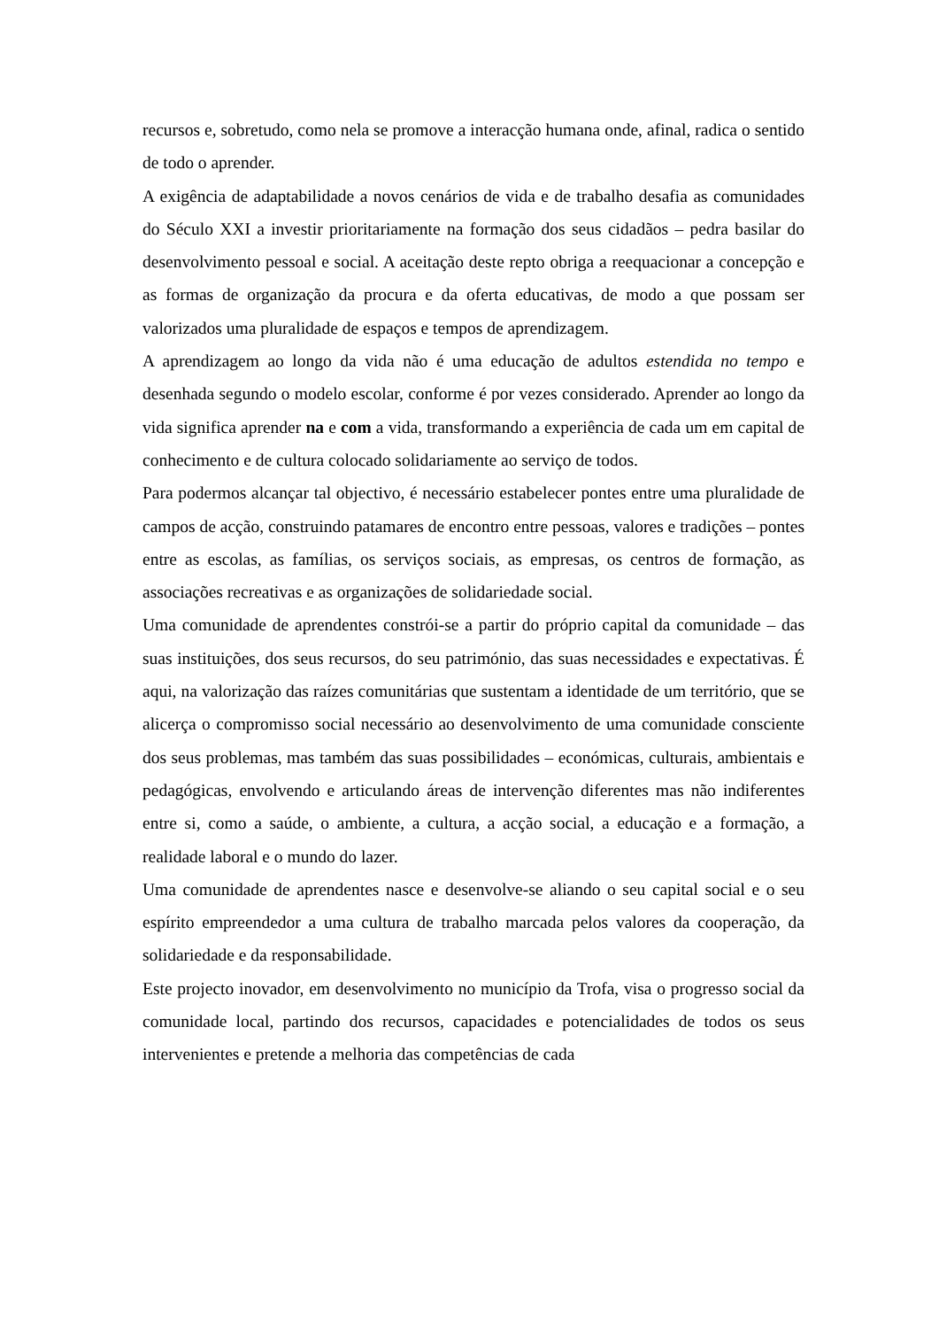recursos e, sobretudo, como nela se promove a interacção humana onde, afinal, radica o sentido de todo o aprender.
A exigência de adaptabilidade a novos cenários de vida e de trabalho desafia as comunidades do Século XXI a investir prioritariamente na formação dos seus cidadãos – pedra basilar do desenvolvimento pessoal e social. A aceitação deste repto obriga a reequacionar a concepção e as formas de organização da procura e da oferta educativas, de modo a que possam ser valorizados uma pluralidade de espaços e tempos de aprendizagem.
A aprendizagem ao longo da vida não é uma educação de adultos estendida no tempo e desenhada segundo o modelo escolar, conforme é por vezes considerado. Aprender ao longo da vida significa aprender na e com a vida, transformando a experiência de cada um em capital de conhecimento e de cultura colocado solidariamente ao serviço de todos.
Para podermos alcançar tal objectivo, é necessário estabelecer pontes entre uma pluralidade de campos de acção, construindo patamares de encontro entre pessoas, valores e tradições – pontes entre as escolas, as famílias, os serviços sociais, as empresas, os centros de formação, as associações recreativas e as organizações de solidariedade social.
Uma comunidade de aprendentes constrói-se a partir do próprio capital da comunidade – das suas instituições, dos seus recursos, do seu património, das suas necessidades e expectativas. É aqui, na valorização das raízes comunitárias que sustentam a identidade de um território, que se alicerça o compromisso social necessário ao desenvolvimento de uma comunidade consciente dos seus problemas, mas também das suas possibilidades – económicas, culturais, ambientais e pedagógicas, envolvendo e articulando áreas de intervenção diferentes mas não indiferentes entre si, como a saúde, o ambiente, a cultura, a acção social, a educação e a formação, a realidade laboral e o mundo do lazer.
Uma comunidade de aprendentes nasce e desenvolve-se aliando o seu capital social e o seu espírito empreendedor a uma cultura de trabalho marcada pelos valores da cooperação, da solidariedade e da responsabilidade.
Este projecto inovador, em desenvolvimento no município da Trofa, visa o progresso social da comunidade local, partindo dos recursos, capacidades e potencialidades de todos os seus intervenientes e pretende a melhoria das competências de cada